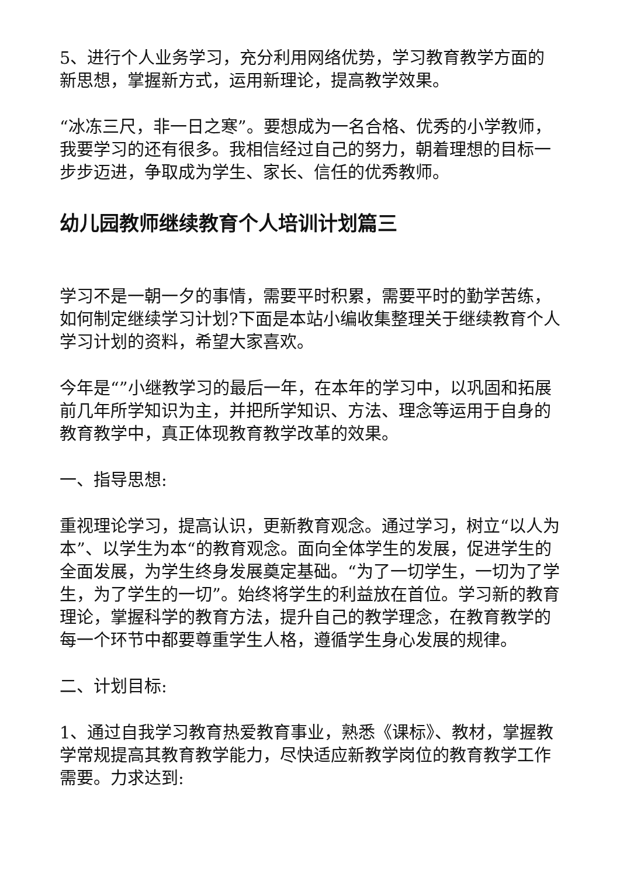5、进行个人业务学习，充分利用网络优势，学习教育教学方面的新思想，掌握新方式，运用新理论，提高教学效果。
“冰冻三尺，非一日之寒”。要想成为一名合格、优秀的小学教师，我要学习的还有很多。我相信经过自己的努力，朝着理想的目标一步步迈进，争取成为学生、家长、信任的优秀教师。
幼儿园教师继续教育个人培训计划篇三
学习不是一朝一夕的事情，需要平时积累，需要平时的勤学苦练，如何制定继续学习计划?下面是本站小编收集整理关于继续教育个人学习计划的资料，希望大家喜欢。
今年是“”小继教学习的最后一年，在本年的学习中，以巩固和拓展前几年所学知识为主，并把所学知识、方法、理念等运用于自身的教育教学中，真正体现教育教学改革的效果。
一、指导思想:
重视理论学习，提高认识，更新教育观念。通过学习，树立“以人为本”、以学生为本“的教育观念。面向全体学生的发展，促进学生的全面发展，为学生终身发展奠定基础。“为了一切学生，一切为了学生，为了学生的一切”。始终将学生的利益放在首位。学习新的教育理论，掌握科学的教育方法，提升自己的教学理念，在教育教学的每一个环节中都要尊重学生人格，遵循学生身心发展的规律。
二、计划目标:
1、通过自我学习教育热爱教育事业，熟悉《课标》、教材，掌握教学常规提高其教育教学能力，尽快适应新教学岗位的教育教学工作需要。力求达到: